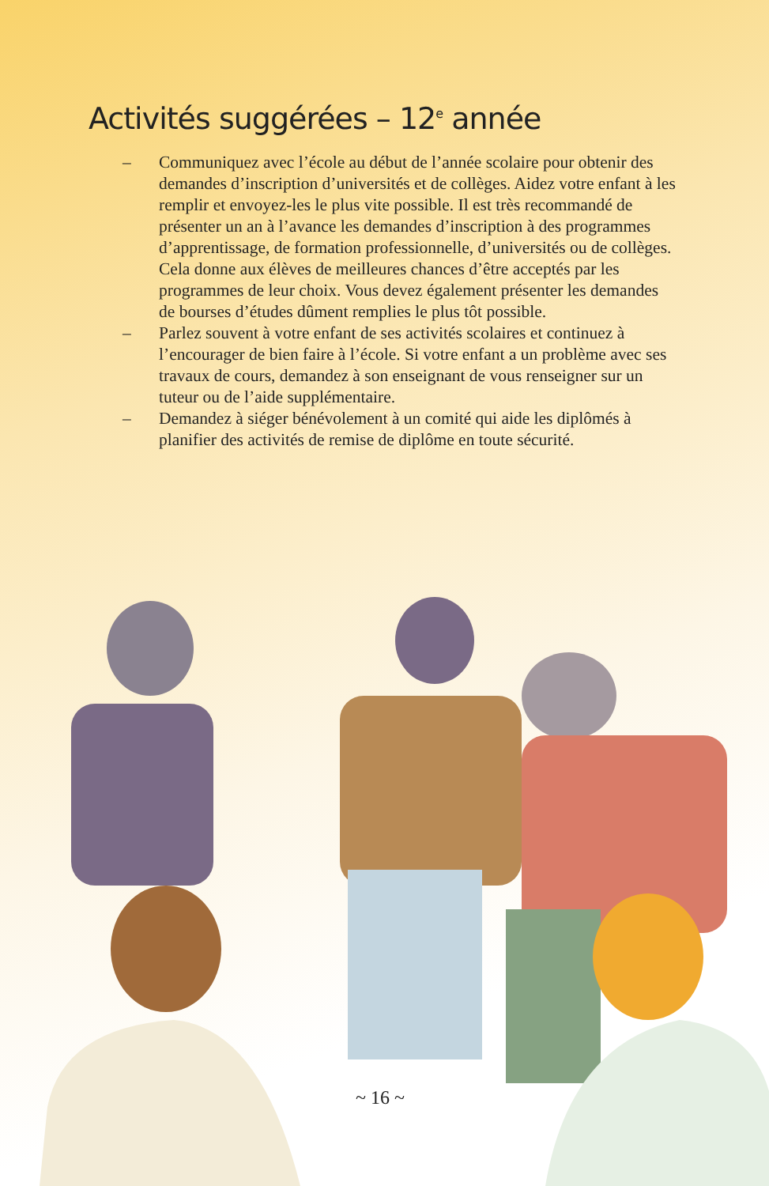Activités suggérées – 12<sup>e</sup> année
– Communiquez avec l’école au début de l’année scolaire pour obtenir des demandes d’inscription d’universités et de collèges. Aidez votre enfant à les remplir et envoyez-les le plus vite possible. Il est très recommandé de présenter un an à l’avance les demandes d’inscription à des programmes d’apprentissage, de formation professionnelle, d’universités ou de collèges. Cela donne aux élèves de meilleures chances d’être acceptés par les programmes de leur choix. Vous devez également présenter les demandes de bourses d’études dûment remplies le plus tôt possible.
– Parlez souvent à votre enfant de ses activités scolaires et continuez à l’encourager de bien faire à l’école. Si votre enfant a un problème avec ses travaux de cours, demandez à son enseignant de vous renseigner sur un tuteur ou de l’aide supplémentaire.
– Demandez à siéger bénévolement à un comité qui aide les diplômés à planifier des activités de remise de diplôme en toute sécurité.
~ 16 ~